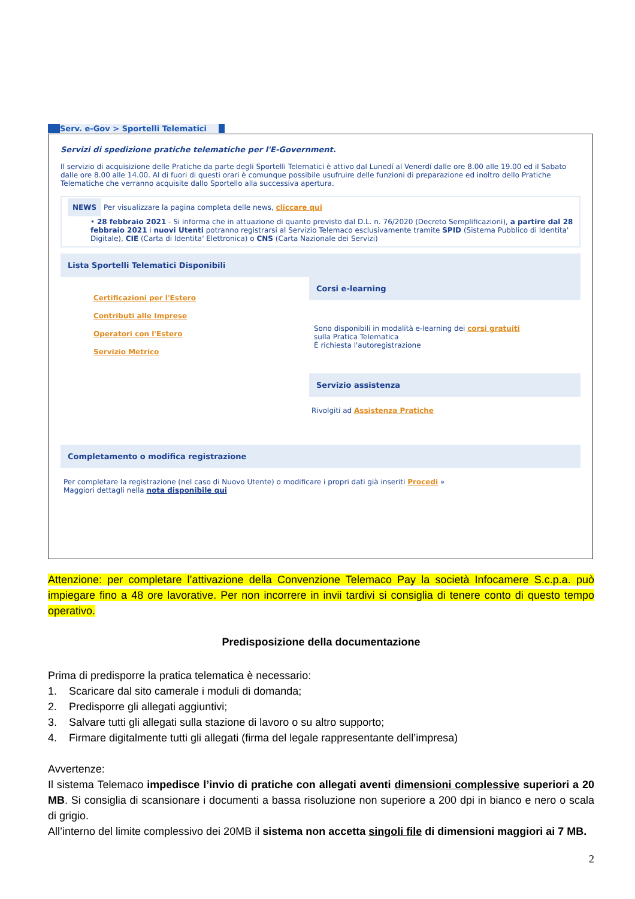Serv. e-Gov > Sportelli Telematici
Servizi di spedizione pratiche telematiche per l'E-Government.
Il servizio di acquisizione delle Pratiche da parte degli Sportelli Telematici è attivo dal Lunedí al Venerdí dalle ore 8.00 alle 19.00 ed il Sabato dalle ore 8.00 alle 14.00. Al di fuori di questi orari è comunque possibile usufruire delle funzioni di preparazione ed inoltro dello Pratiche Telematiche che verranno acquisite dallo Sportello alla successiva apertura.
NEWS Per visualizzare la pagina completa delle news, cliccare qui
• 28 febbraio 2021 - Si informa che in attuazione di quanto previsto dal D.L. n. 76/2020 (Decreto Semplificazioni), a partire dal 28 febbraio 2021 i nuovi Utenti potranno registrarsi al Servizio Telemaco esclusivamente tramite SPID (Sistema Pubblico di Identita' Digitale), CIE (Carta di Identita' Elettronica) o CNS (Carta Nazionale dei Servizi)
Lista Sportelli Telematici Disponibili
Certificazioni per l'Estero
Contributi alle Imprese
Operatori con l'Estero
Servizio Metrico
Corsi e-learning
Sono disponibili in modalità e-learning dei corsi gratuiti
sulla Pratica Telematica
È richiesta l'autoregistrazione
Servizio assistenza
Rivolgiti ad Assistenza Pratiche
Completamento o modifica registrazione
Per completare la registrazione (nel caso di Nuovo Utente) o modificare i propri dati già inseriti Procedi »
Maggiori dettagli nella nota disponibile qui
Attenzione: per completare l’attivazione della Convenzione Telemaco Pay la società Infocamere S.c.p.a. può impiegare fino a 48 ore lavorative. Per non incorrere in invii tardivi si consiglia di tenere conto di questo tempo operativo.
Predisposizione della documentazione
Prima di predisporre la pratica telematica è necessario:
1. Scaricare dal sito camerale i moduli di domanda;
2. Predisporre gli allegati aggiuntivi;
3. Salvare tutti gli allegati sulla stazione di lavoro o su altro supporto;
4. Firmare digitalmente tutti gli allegati (firma del legale rappresentante dell’impresa)
Avvertenze:
Il sistema Telemaco impedisce l’invio di pratiche con allegati aventi dimensioni complessive superiori a 20 MB. Si consiglia di scansionare i documenti a bassa risoluzione non superiore a 200 dpi in bianco e nero o scala di grigio.
All’interno del limite complessivo dei 20MB il sistema non accetta singoli file di dimensioni maggiori ai 7 MB.
2